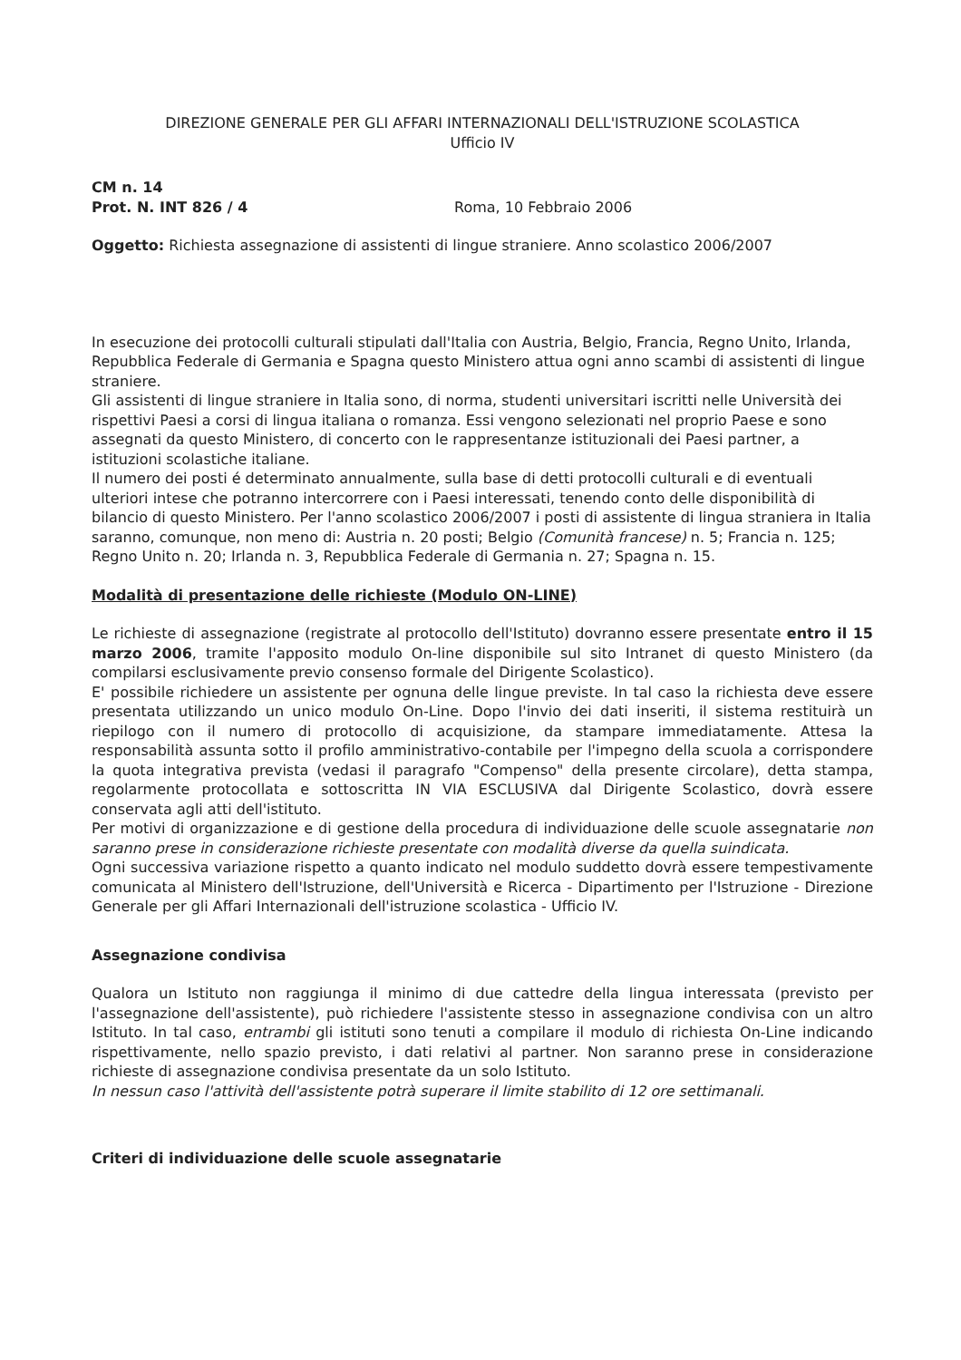DIREZIONE GENERALE PER GLI AFFARI INTERNAZIONALI DELL'ISTRUZIONE SCOLASTICA
Ufficio IV
CM n. 14
Prot. N. INT 826 / 4 Roma, 10 Febbraio 2006
Oggetto: Richiesta assegnazione di assistenti di lingue straniere. Anno scolastico 2006/2007
In esecuzione dei protocolli culturali stipulati dall'Italia con Austria, Belgio, Francia, Regno Unito, Irlanda, Repubblica Federale di Germania e Spagna questo Ministero attua ogni anno scambi di assistenti di lingue straniere.
Gli assistenti di lingue straniere in Italia sono, di norma, studenti universitari iscritti nelle Università dei rispettivi Paesi a corsi di lingua italiana o romanza. Essi vengono selezionati nel proprio Paese e sono assegnati da questo Ministero, di concerto con le rappresentanze istituzionali dei Paesi partner, a istituzioni scolastiche italiane.
Il numero dei posti é determinato annualmente, sulla base di detti protocolli culturali e di eventuali ulteriori intese che potranno intercorrere con i Paesi interessati, tenendo conto delle disponibilità di bilancio di questo Ministero. Per l'anno scolastico 2006/2007 i posti di assistente di lingua straniera in Italia saranno, comunque, non meno di: Austria n. 20 posti; Belgio (Comunità francese) n. 5; Francia n. 125; Regno Unito n. 20; Irlanda n. 3, Repubblica Federale di Germania n. 27; Spagna n. 15.
Modalità di presentazione delle richieste (Modulo ON-LINE)
Le richieste di assegnazione (registrate al protocollo dell'Istituto) dovranno essere presentate entro il 15 marzo 2006, tramite l'apposito modulo On-line disponibile sul sito Intranet di questo Ministero (da compilarsi esclusivamente previo consenso formale del Dirigente Scolastico).
E' possibile richiedere un assistente per ognuna delle lingue previste. In tal caso la richiesta deve essere presentata utilizzando un unico modulo On-Line. Dopo l'invio dei dati inseriti, il sistema restituirà un riepilogo con il numero di protocollo di acquisizione, da stampare immediatamente. Attesa la responsabilità assunta sotto il profilo amministrativo-contabile per l'impegno della scuola a corrispondere la quota integrativa prevista (vedasi il paragrafo "Compenso" della presente circolare), detta stampa, regolarmente protocollata e sottoscritta IN VIA ESCLUSIVA dal Dirigente Scolastico, dovrà essere conservata agli atti dell'istituto.
Per motivi di organizzazione e di gestione della procedura di individuazione delle scuole assegnatarie non saranno prese in considerazione richieste presentate con modalità diverse da quella suindicata.
Ogni successiva variazione rispetto a quanto indicato nel modulo suddetto dovrà essere tempestivamente comunicata al Ministero dell'Istruzione, dell'Università e Ricerca - Dipartimento per l'Istruzione - Direzione Generale per gli Affari Internazionali dell'istruzione scolastica - Ufficio IV.
Assegnazione condivisa
Qualora un Istituto non raggiunga il minimo di due cattedre della lingua interessata (previsto per l'assegnazione dell'assistente), può richiedere l'assistente stesso in assegnazione condivisa con un altro Istituto. In tal caso, entrambi gli istituti sono tenuti a compilare il modulo di richiesta On-Line indicando rispettivamente, nello spazio previsto, i dati relativi al partner. Non saranno prese in considerazione richieste di assegnazione condivisa presentate da un solo Istituto.
In nessun caso l'attività dell'assistente potrà superare il limite stabilito di 12 ore settimanali.
Criteri di individuazione delle scuole assegnatarie